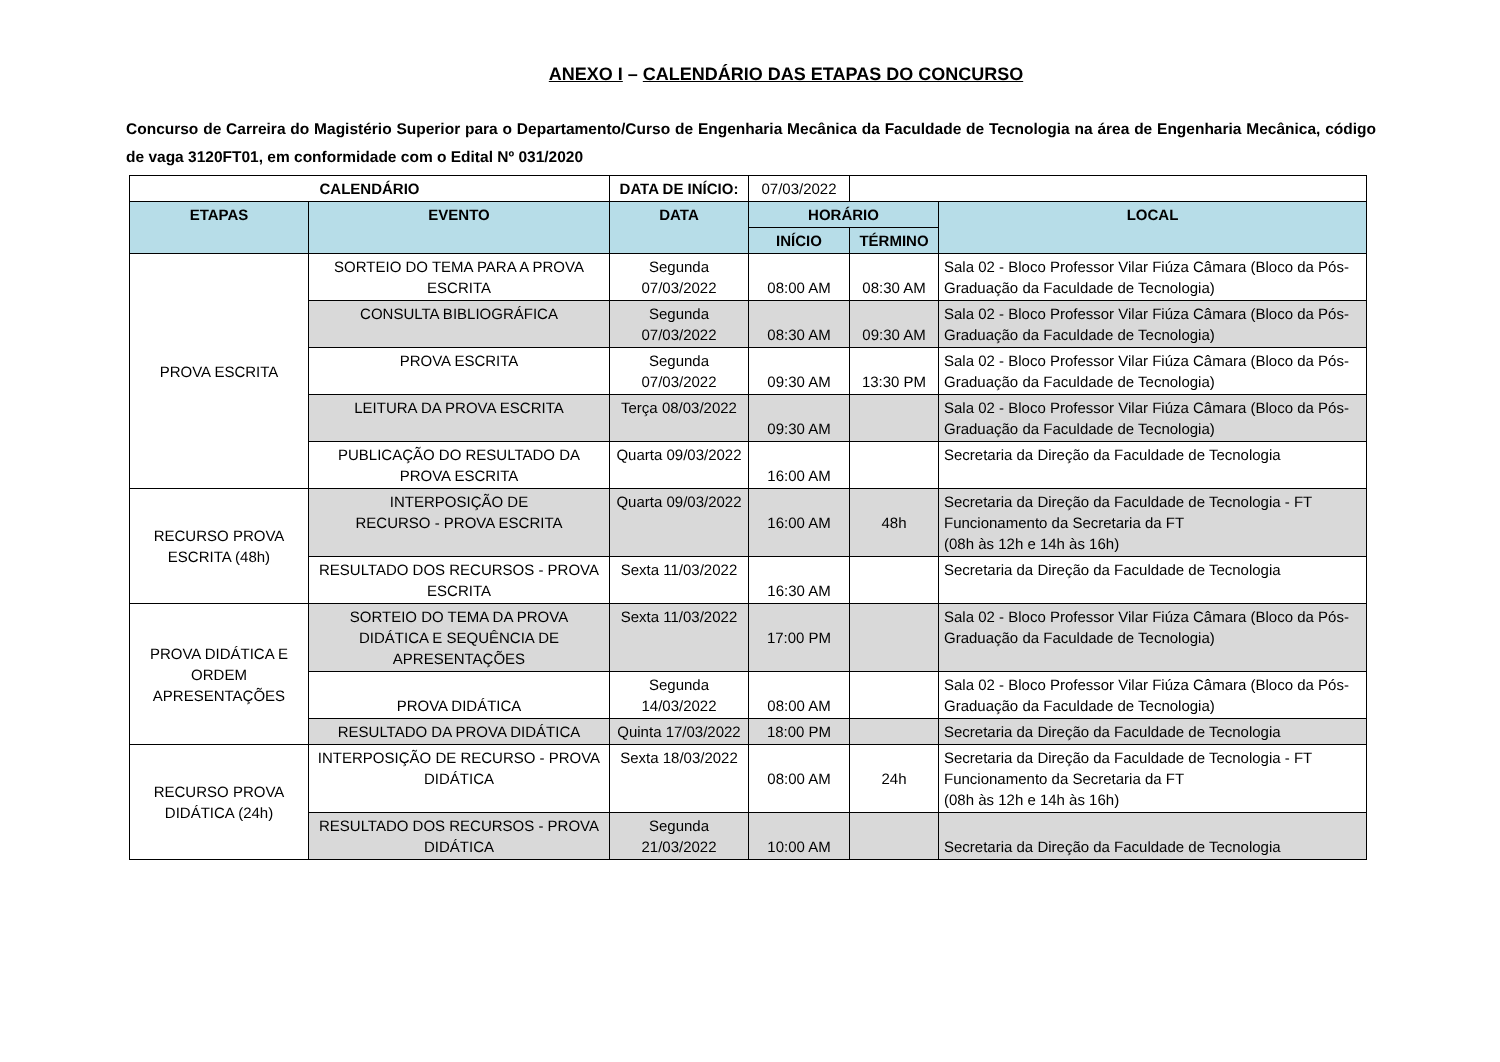ANEXO I – CALENDÁRIO DAS ETAPAS DO CONCURSO
Concurso de Carreira do Magistério Superior para o Departamento/Curso de Engenharia Mecânica da Faculdade de Tecnologia na área de Engenharia Mecânica, código de vaga 3120FT01, em conformidade com o Edital Nº 031/2020
| CALENDÁRIO | | DATA DE INÍCIO: | 07/03/2022 | | |
| ETAPAS | EVENTO | DATA | HORÁRIO | | LOCAL |
| | | | INÍCIO | TÉRMINO | |
| PROVA ESCRITA | SORTEIO DO TEMA PARA A PROVA ESCRITA | Segunda 07/03/2022 | 08:00 AM | 08:30 AM | Sala 02 - Bloco Professor Vilar Fiúza Câmara (Bloco da Pós-Graduação da Faculdade de Tecnologia) |
| | CONSULTA BIBLIOGRÁFICA | Segunda 07/03/2022 | 08:30 AM | 09:30 AM | Sala 02 - Bloco Professor Vilar Fiúza Câmara (Bloco da Pós-Graduação da Faculdade de Tecnologia) |
| | PROVA ESCRITA | Segunda 07/03/2022 | 09:30 AM | 13:30 PM | Sala 02 - Bloco Professor Vilar Fiúza Câmara (Bloco da Pós-Graduação da Faculdade de Tecnologia) |
| | LEITURA DA PROVA ESCRITA | Terça 08/03/2022 | 09:30 AM | | Sala 02 - Bloco Professor Vilar Fiúza Câmara (Bloco da Pós-Graduação da Faculdade de Tecnologia) |
| | PUBLICAÇÃO DO RESULTADO DA PROVA ESCRITA | Quarta 09/03/2022 | 16:00 AM | | Secretaria da Direção da Faculdade de Tecnologia |
| RECURSO PROVA ESCRITA (48h) | INTERPOSIÇÃO DE RECURSO - PROVA ESCRITA | Quarta 09/03/2022 | 16:00 AM | 48h | Secretaria da Direção da Faculdade de Tecnologia - FT Funcionamento da Secretaria da FT (08h às 12h e 14h às 16h) |
| | RESULTADO DOS RECURSOS - PROVA ESCRITA | Sexta 11/03/2022 | 16:30 AM | | Secretaria da Direção da Faculdade de Tecnologia |
| PROVA DIDÁTICA E ORDEM APRESENTAÇÕES | SORTEIO DO TEMA DA PROVA DIDÁTICA E SEQUÊNCIA DE APRESENTAÇÕES | Sexta 11/03/2022 | 17:00 PM | | Sala 02 - Bloco Professor Vilar Fiúza Câmara (Bloco da Pós-Graduação da Faculdade de Tecnologia) |
| | PROVA DIDÁTICA | Segunda 14/03/2022 | 08:00 AM | | Sala 02 - Bloco Professor Vilar Fiúza Câmara (Bloco da Pós-Graduação da Faculdade de Tecnologia) |
| | RESULTADO DA PROVA DIDÁTICA | Quinta 17/03/2022 | 18:00 PM | | Secretaria da Direção da Faculdade de Tecnologia |
| RECURSO PROVA DIDÁTICA (24h) | INTERPOSIÇÃO DE RECURSO - PROVA DIDÁTICA | Sexta 18/03/2022 | 08:00 AM | 24h | Secretaria da Direção da Faculdade de Tecnologia - FT Funcionamento da Secretaria da FT (08h às 12h e 14h às 16h) |
| | RESULTADO DOS RECURSOS - PROVA DIDÁTICA | Segunda 21/03/2022 | 10:00 AM | | Secretaria da Direção da Faculdade de Tecnologia |